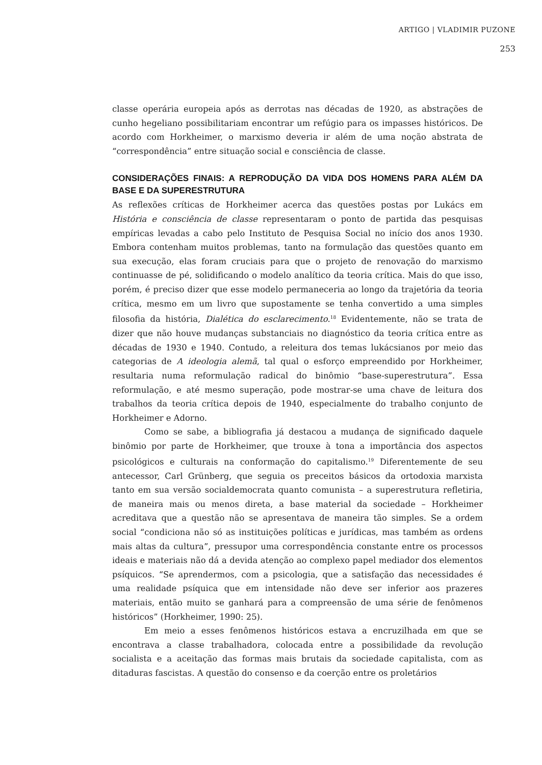ARTIGO | VLADIMIR PUZONE
253
classe operária europeia após as derrotas nas décadas de 1920, as abstrações de cunho hegeliano possibilitariam encontrar um refúgio para os impasses históricos. De acordo com Horkheimer, o marxismo deveria ir além de uma noção abstrata de “correspondência” entre situação social e consciência de classe.
CONSIDERAÇÕES FINAIS: A REPRODUÇÃO DA VIDA DOS HOMENS PARA ALÉM DA BASE E DA SUPERESTRUTURA
As reflexões críticas de Horkheimer acerca das questões postas por Lukács em História e consciência de classe representaram o ponto de partida das pesquisas empíricas levadas a cabo pelo Instituto de Pesquisa Social no início dos anos 1930. Embora contenham muitos problemas, tanto na formulação das questões quanto em sua execução, elas foram cruciais para que o projeto de renovação do marxismo continuasse de pé, solidificando o modelo analítico da teoria crítica. Mais do que isso, porém, é preciso dizer que esse modelo permaneceria ao longo da trajetória da teoria crítica, mesmo em um livro que supostamente se tenha convertido a uma simples filosofia da história, Dialética do esclarecimento.<sup>18</sup> Evidentemente, não se trata de dizer que não houve mudanças substanciais no diagnóstico da teoria crítica entre as décadas de 1930 e 1940. Contudo, a releitura dos temas lukácsianos por meio das categorias de A ideologia alemã, tal qual o esforço empreendido por Horkheimer, resultaria numa reformulação radical do binômio “base-superestrutura”. Essa reformulação, e até mesmo superação, pode mostrar-se uma chave de leitura dos trabalhos da teoria crítica depois de 1940, especialmente do trabalho conjunto de Horkheimer e Adorno.
Como se sabe, a bibliografia já destacou a mudança de significado daquele binômio por parte de Horkheimer, que trouxe à tona a importância dos aspectos psicológicos e culturais na conformação do capitalismo.<sup>19</sup> Diferentemente de seu antecessor, Carl Grünberg, que seguia os preceitos básicos da ortodoxia marxista tanto em sua versão socialdemocrata quanto comunista – a superestrutura refletiria, de maneira mais ou menos direta, a base material da sociedade – Horkheimer acreditava que a questão não se apresentava de maneira tão simples. Se a ordem social “condiciona não só as instituições políticas e jurídicas, mas também as ordens mais altas da cultura”, pressupor uma correspondência constante entre os processos ideais e materiais não dá a devida atenção ao complexo papel mediador dos elementos psíquicos. “Se aprendermos, com a psicologia, que a satisfação das necessidades é uma realidade psíquica que em intensidade não deve ser inferior aos prazeres materiais, então muito se ganhará para a compreensão de uma série de fenômenos históricos” (Horkheimer, 1990: 25).
Em meio a esses fenômenos históricos estava a encruzilhada em que se encontrava a classe trabalhadora, colocada entre a possibilidade da revolução socialista e a aceitação das formas mais brutais da sociedade capitalista, com as ditaduras fascistas. A questão do consenso e da coerção entre os proletários